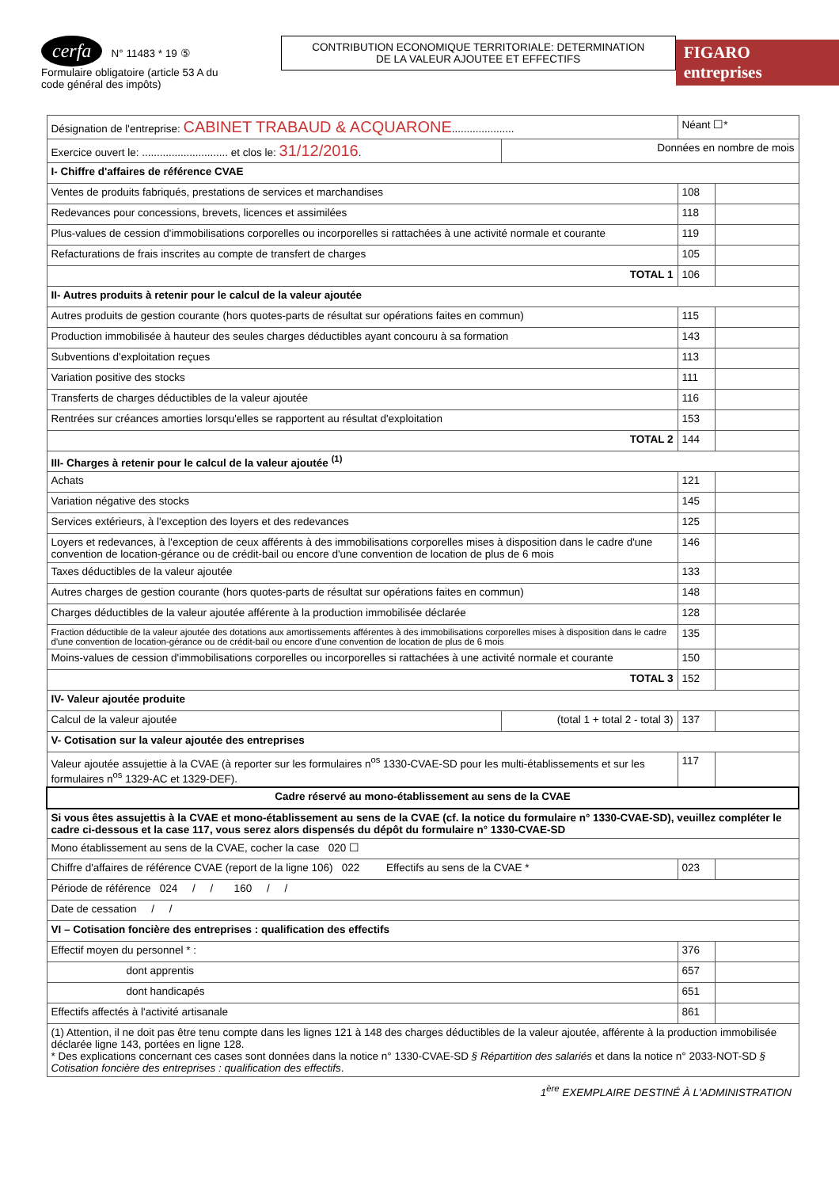cerfa N° 11483 * 19 ⑤
Formulaire obligatoire (article 53 A du code général des impôts)
CONTRIBUTION ECONOMIQUE TERRITORIALE: DETERMINATION
DE LA VALEUR AJOUTEE ET EFFECTIFS
FIGARO entreprises
| Désignation de l'entreprise: CABINET TRABAUD & ACQUARONE ..................... | | Néant ☐* | |
| Exercice ouvert le: ............................. et clos le: 31/12/2016 . | Données en nombre de mois | | |
| I- Chiffre d'affaires de référence CVAE | | | |
| Ventes de produits fabriqués, prestations de services et marchandises | | 108 | |
| Redevances pour concessions, brevets, licences et assimilées | | 118 | |
| Plus-values de cession d'immobilisations corporelles ou incorporelles si rattachées à une activité normale et courante | | 119 | |
| Refacturations de frais inscrites au compte de transfert de charges | | 105 | |
| TOTAL 1 | | 106 | |
| II- Autres produits à retenir pour le calcul de la valeur ajoutée | | | |
| Autres produits de gestion courante (hors quotes-parts de résultat sur opérations faites en commun) | | 115 | |
| Production immobilisée à hauteur des seules charges déductibles ayant concouru à sa formation | | 143 | |
| Subventions d'exploitation reçues | | 113 | |
| Variation positive des stocks | | 111 | |
| Transferts de charges déductibles de la valeur ajoutée | | 116 | |
| Rentrées sur créances amorties lorsqu'elles se rapportent au résultat d'exploitation | | 153 | |
| TOTAL 2 | | 144 | |
| III- Charges à retenir pour le calcul de la valeur ajoutée <sup>(1)</sup> | | | |
| Achats | | 121 | |
| Variation négative des stocks | | 145 | |
| Services extérieurs, à l'exception des loyers et des redevances | | 125 | |
| Loyers et redevances, à l'exception de ceux afférents à des immobilisations corporelles mises à disposition dans le cadre d'une convention de location-gérance ou de crédit-bail ou encore d'une convention de location de plus de 6 mois | | 146 | |
| Taxes déductibles de la valeur ajoutée | | 133 | |
| Autres charges de gestion courante (hors quotes-parts de résultat sur opérations faites en commun) | | 148 | |
| Charges déductibles de la valeur ajoutée afférente à la production immobilisée déclarée | | 128 | |
| Fraction déductible de la valeur ajoutée des dotations aux amortissements afférentes à des immobilisations corporelles mises à disposition dans le cadre d'une convention de location-gérance ou de crédit-bail ou encore d'une convention de location de plus de 6 mois | | 135 | |
| Moins-values de cession d'immobilisations corporelles ou incorporelles si rattachées à une activité normale et courante | | 150 | |
| TOTAL 3 | | 152 | |
| IV- Valeur ajoutée produite | | | |
| Calcul de la valeur ajoutée | (total 1 + total 2 - total 3) | 137 | |
| V- Cotisation sur la valeur ajoutée des entreprises | | | |
| Valeur ajoutée assujettie à la CVAE (à reporter sur les formulaires n<sup>os</sup> 1330-CVAE-SD pour les multi-établissements et sur les formulaires n<sup>os</sup> 1329-AC et 1329-DEF). | | 117 | |
| Cadre réservé au mono-établissement au sens de la CVAE | | | |
| Si vous êtes assujettis à la CVAE et mono-établissement au sens de la CVAE (cf. la notice du formulaire n° 1330-CVAE-SD), veuillez compléter le cadre ci-dessous et la case 117, vous serez alors dispensés du dépôt du formulaire n° 1330-CVAE-SD | | | |
| Mono établissement au sens de la CVAE, cocher la case 020 ☐ | | | |
| Chiffre d'affaires de référence CVAE (report de la ligne 106) 022 Effectifs au sens de la CVAE * | | 023 | |
| Période de référence 024 / / 160 / / | | | |
| Date de cessation / / | | | |
| VI – Cotisation foncière des entreprises : qualification des effectifs | | | |
| Effectif moyen du personnel * : | | 376 | |
| dont apprentis | | 657 | |
| dont handicapés | | 651 | |
| Effectifs affectés à l'activité artisanale | | 861 | |
| (1) Attention, il ne doit pas être tenu compte dans les lignes 121 à 148 des charges déductibles de la valeur ajoutée, afférente à la production immobilisée déclarée ligne 143, portées en ligne 128. * Des explications concernant ces cases sont données dans la notice n° 1330-CVAE-SD § Répartition des salariés et dans la notice n° 2033-NOT-SD § Cotisation foncière des entreprises : qualification des effectifs . | | | |
1<sup>ère</sup> EXEMPLAIRE DESTINÉ À L'ADMINISTRATION